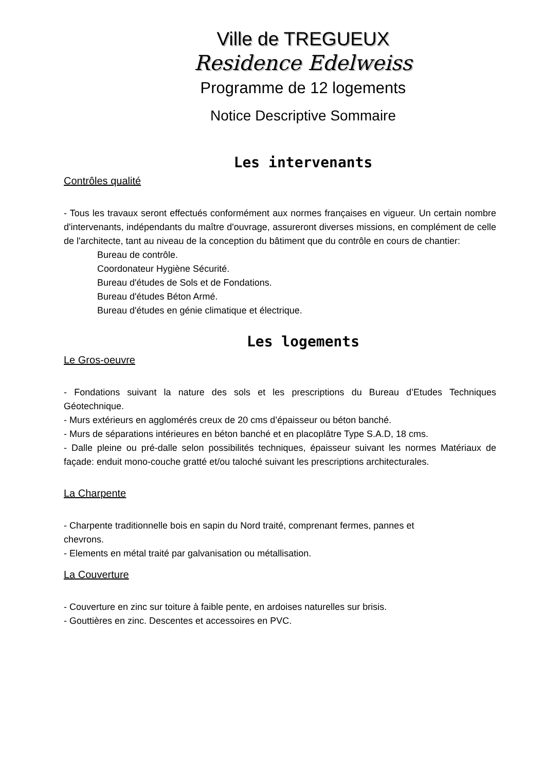Ville de TREGUEUX
Residence Edelweiss
Programme de 12 logements
Notice Descriptive Sommaire
Les intervenants
Contrôles qualité
- Tous les travaux seront effectués conformément aux normes françaises en vigueur. Un certain nombre d'intervenants, indépendants du maître d'ouvrage, assureront diverses missions, en complément de celle de l'architecte, tant au niveau de la conception du bâtiment que du contrôle en cours de chantier:
Bureau de contrôle.
Coordonateur Hygiène Sécurité.
Bureau d'études de Sols et de Fondations.
Bureau d'études Béton Armé.
Bureau d'études en génie climatique et électrique.
Les logements
Le Gros-oeuvre
- Fondations suivant la nature des sols et les prescriptions du Bureau d’Etudes Techniques Géotechnique.
- Murs extérieurs en agglomérés creux de 20 cms d’épaisseur ou béton banché.
- Murs de séparations intérieures en béton banché et en placoplâtre Type S.A.D, 18 cms.
- Dalle pleine ou pré-dalle selon possibilités techniques, épaisseur suivant les normes Matériaux de façade: enduit mono-couche gratté et/ou taloché suivant les prescriptions architecturales.
La Charpente
- Charpente traditionnelle bois en sapin du Nord traité, comprenant fermes, pannes et
chevrons.
- Elements en métal traité par galvanisation ou métallisation.
La Couverture
- Couverture en zinc sur toiture à faible pente, en ardoises naturelles sur brisis.
- Gouttières en zinc. Descentes et accessoires en PVC.